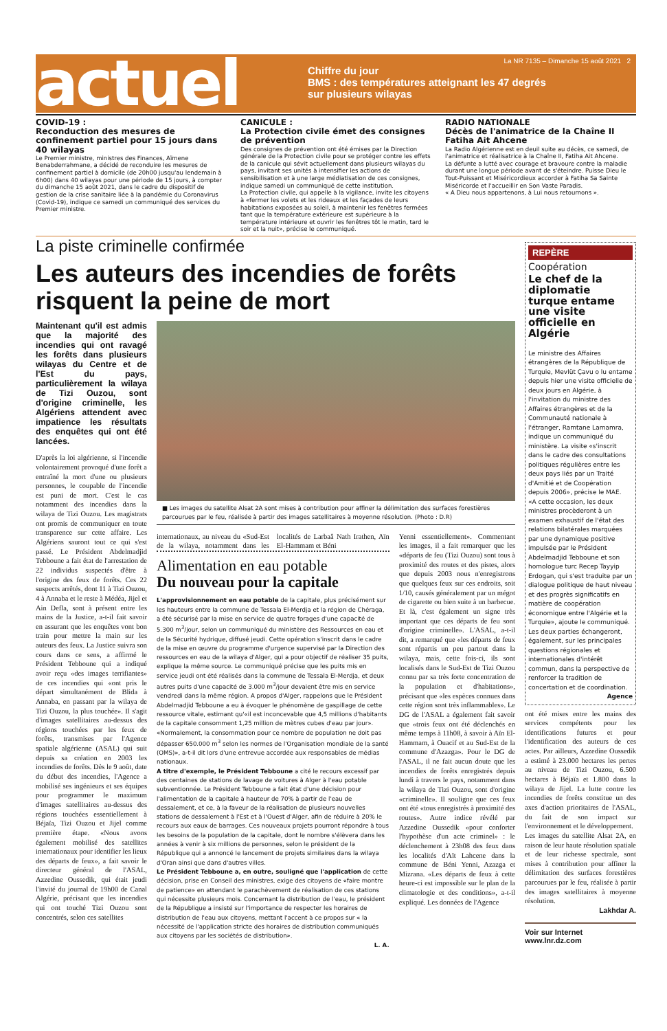actuel
La NR 7135 – Dimanche 15 août 2021 2
Chiffre du jour
BMS : des températures atteignant les 47 degrés
sur plusieurs wilayas
COVID-19 :
Reconduction des mesures de confinement partiel pour 15 jours dans 40 wilayas
Le Premier ministre, ministres des Finances, Aïmene Benabderrahmane, a décidé de reconduire les mesures de confinement partiel à domicile (de 20h00 jusqu'au lendemain à 6h00) dans 40 wilayas pour une période de 15 jours, à compter du dimanche 15 août 2021, dans le cadre du dispositif de gestion de la crise sanitaire liée à la pandémie du Coronavirus (Covid-19), indique ce samedi un communiqué des services du Premier ministre.
CANICULE :
La Protection civile émet des consignes de prévention
Des consignes de prévention ont été émises par la Direction générale de la Protection civile pour se protéger contre les effets de la canicule qui sévit actuellement dans plusieurs wilayas du pays, invitant ses unités à intensifier les actions de sensibilisation et à une large médiatisation de ces consignes, indique samedi un communiqué de cette institution.
La Protection civile, qui appelle à la vigilance, invite les citoyens à «fermer les volets et les rideaux et les façades de leurs habitations exposées au soleil, à maintenir les fenêtres fermées tant que la température extérieure est supérieure à la température intérieure et ouvrir les fenêtres tôt le matin, tard le soir et la nuit», précise le communiqué.
RADIO NATIONALE
Décès de l'animatrice de la Chaîne II Fatiha Ait Ahcene
La Radio Algérienne est en deuil suite au décès, ce samedi, de l'animatrice et réalisatrice à la Chaîne II, Fatiha Ait Ahcene.
La défunte a lutté avec courage et bravoure contre la maladie durant une longue période avant de s'éteindre. Puisse Dieu le Tout-Puissant et Miséricordieux accorder à Fatiha Sa Sainte Miséricorde et l'accueillir en Son Vaste Paradis.
« A Dieu nous appartenons, à Lui nous retournons ».
La piste criminelle confirmée
Les auteurs des incendies de forêts risquent la peine de mort
Maintenant qu'il est admis que la majorité des incendies qui ont ravagé les forêts dans plusieurs wilayas du Centre et de l'Est du pays, particulièrement la wilaya de Tizi Ouzou, sont d'origine criminelle, les Algériens attendent avec impatience les résultats des enquêtes qui ont été lancées.
D'après la loi algérienne, si l'incendie volontairement provoqué d'une forêt a entraîné la mort d'une ou plusieurs personnes, le coupable de l'incendie est puni de mort. C'est le cas notamment des incendies dans la wilaya de Tizi Ouzou. Les magistrats ont promis de communiquer en toute transparence sur cette affaire. Les Algériens sauront tout ce qui s'est passé. Le Président Abdelmadjid Tebboune a fait état de l'arrestation de 22 individus suspectés d'être à l'origine des feux de forêts. Ces 22 suspects arrêtés, dont 11 à Tizi Ouzou, 4 à Annaba et le reste à Médéa, Jijel et Ain Defla, sont à présent entre les mains de la Justice, a-t-il fait savoir en assurant que les enquêtes vont bon train pour mettre la main sur les auteurs des feux. La Justice suivra son cours dans ce sens, a affirmé le Président Tebboune qui a indiqué avoir reçu «des images terrifiantes» de ces incendies qui «ont pris le départ simultanément de Blida à Annaba, en passant par la wilaya de Tizi Ouzou, la plus touchée». Il s'agit d'images satellitaires au-dessus des régions touchées par les feux de forêts, transmises par l'Agence spatiale algérienne (ASAL) qui suit depuis sa création en 2003 les incendies de forêts. Dès le 9 août, date du début des incendies, l'Agence a mobilisé ses ingénieurs et ses équipes pour programmer le maximum d'images satellitaires au-dessus des régions touchées essentiellement à Béjaïa, Tizi Ouzou et Jijel comme première étape. «Nous avons également mobilisé des satellites internationaux pour identifier les lieux des départs de feux», a fait savoir le directeur général de l'ASAL, Azzedine Oussedik, qui était jeudi l'invité du journal de 19h00 de Canal Algérie, précisant que les incendies qui ont touché Tizi Ouzou sont concentrés, selon ces satellites
■ Les images du satellite Alsat 2A sont mises à contribution pour affiner la délimitation des surfaces forestières parcourues par le feu, réalisée à partir des images satellitaires à moyenne résolution. (Photo : D.R)
internationaux, au niveau du «Sud-Est de la wilaya, notamment dans les localités de Larbaâ Nath Irathen, Aïn El-Hammam et Béni
Alimentation en eau potable
Du nouveau pour la capitale
L'approvisionnement en eau potable de la capitale, plus précisément sur les hauteurs entre la commune de Tessala El-Merdja et la région de Chéraga, a été sécurisé par la mise en service de quatre forages d'une capacité de 5.300 m<sup>3</sup>/jour, selon un communiqué du ministère des Ressources en eau et de la Sécurité hydrique, diffusé jeudi. Cette opération s'inscrit dans le cadre de la mise en œuvre du programme d'urgence supervisé par la Direction des ressources en eau de la wilaya d'Alger, qui a pour objectif de réaliser 35 puits, explique la même source. Le communiqué précise que les puits mis en service jeudi ont été réalisés dans la commune de Tessala El-Merdja, et deux autres puits d'une capacité de 3.000 m<sup>3</sup>/jour devaient être mis en service vendredi dans la même région. A propos d'Alger, rappelons que le Président Abdelmadjid Tebboune a eu à évoquer le phénomène de gaspillage de cette ressource vitale, estimant qu'«il est inconcevable que 4,5 millions d'habitants de la capitale consomment 1,25 million de mètres cubes d'eau par jour». «Normalement, la consommation pour ce nombre de population ne doit pas dépasser 650.000 m<sup>3</sup> selon les normes de l'Organisation mondiale de la santé (OMS)», a-t-il dit lors d'une entrevue accordée aux responsables de médias nationaux.
A titre d'exemple, le Président Tebboune a cité le recours excessif par des centaines de stations de lavage de voitures à Alger à l'eau potable subventionnée. Le Président Tebboune a fait état d'une décision pour l'alimentation de la capitale à hauteur de 70% à partir de l'eau de dessalement, et ce, à la faveur de la réalisation de plusieurs nouvelles stations de dessalement à l'Est et à l'Ouest d'Alger, afin de réduire à 20% le recours aux eaux de barrages. Ces nouveaux projets pourront répondre à tous les besoins de la population de la capitale, dont le nombre s'élèvera dans les années à venir à six millions de personnes, selon le président de la République qui a annoncé le lancement de projets similaires dans la wilaya d'Oran ainsi que dans d'autres villes.
Le Président Tebboune a, en outre, souligné que l'application de cette décision, prise en Conseil des ministres, exige des citoyens de «faire montre de patience» en attendant le parachèvement de réalisation de ces stations qui nécessite plusieurs mois. Concernant la distribution de l'eau, le président de la République a insisté sur l'importance de respecter les horaires de distribution de l'eau aux citoyens, mettant l'accent à ce propos sur « la nécessité de l'application stricte des horaires de distribution communiqués aux citoyens par les sociétés de distribution».
L. A.
Yenni essentiellement». Commentant les images, il a fait remarquer que les «départs de feu (Tizi Ouzou) sont tous à proximité des routes et des pistes, alors que depuis 2003 nous n'enregistrons que quelques feux sur ces endroits, soit 1/10, causés généralement par un mégot de cigarette ou bien suite à un barbecue. Et là, c'est également un signe très important que ces départs de feu sont d'origine criminelle». L'ASAL, a-t-il dit, a remarqué que «les départs de feux sont répartis un peu partout dans la wilaya, mais, cette fois-ci, ils sont localisés dans le Sud-Est de Tizi Ouzou connu par sa très forte concentration de la population et d'habitations», précisant que «les espèces connues dans cette région sont très inflammables». Le DG de l'ASAL a également fait savoir que «trois feux ont été déclenchés en même temps à 11h08, à savoir à Aïn El-Hammam, à Ouacif et au Sud-Est de la commune d'Azazga». Pour le DG de l'ASAL, il ne fait aucun doute que les incendies de forêts enregistrés depuis lundi à travers le pays, notamment dans la wilaya de Tizi Ouzou, sont d'origine «criminelle». Il souligne que ces feux ont été «tous enregistrés à proximité des routes». Autre indice révélé par Azzedine Oussedik «pour conforter l'hypothèse d'un acte criminel» : le déclenchement à 23h08 des feux dans les localités d'Aït Lahcene dans la commune de Béni Yenni, Azazga et Mizrana. «Les départs de feux à cette heure-ci est impossible sur le plan de la climatologie et des conditions», a-t-il expliqué. Les données de l'Agence
REPÈRE
Coopération
Le chef de la diplomatie turque entame une visite officielle en Algérie
Le ministre des Affaires étrangères de la République de Turquie, Mevlüt Çavu o lu entame depuis hier une visite officielle de deux jours en Algérie, à l'invitation du ministre des Affaires étrangères et de la Communauté nationale à l'étranger, Ramtane Lamamra, indique un communiqué du ministère. La visite «s'inscrit dans le cadre des consultations politiques régulières entre les deux pays liés par un Traité d'Amitié et de Coopération depuis 2006», précise le MAE.
«A cette occasion, les deux ministres procèderont à un examen exhaustif de l'état des relations bilatérales marquées par une dynamique positive impulsée par le Président Abdelmadjid Tebboune et son homologue turc Recep Tayyip Erdogan, qui s'est traduite par un dialogue politique de haut niveau et des progrès significatifs en matière de coopération économique entre l'Algérie et la Turquie», ajoute le communiqué.
Les deux parties échangeront, également, sur les principales questions régionales et internationales d'intérêt commun, dans la perspective de renforcer la tradition de concertation et de coordination.
Agence
ont été mises entre les mains des services compétents pour les identifications futures et pour l'identification des auteurs de ces actes. Par ailleurs, Azzedine Oussedik a estimé à 23.000 hectares les pertes au niveau de Tizi Ouzou, 6.500 hectares à Béjaïa et 1.800 dans la wilaya de Jijel. La lutte contre les incendies de forêts constitue un des axes d'action prioritaires de l'ASAL, du fait de son impact sur l'environnement et le développement.
Les images du satellite Alsat 2A, en raison de leur haute résolution spatiale et de leur richesse spectrale, sont mises à contribution pour affiner la délimitation des surfaces forestières parcourues par le feu, réalisée à partir des images satellitaires à moyenne résolution.
Lakhdar A.
Voir sur Internet
www.lnr.dz.com